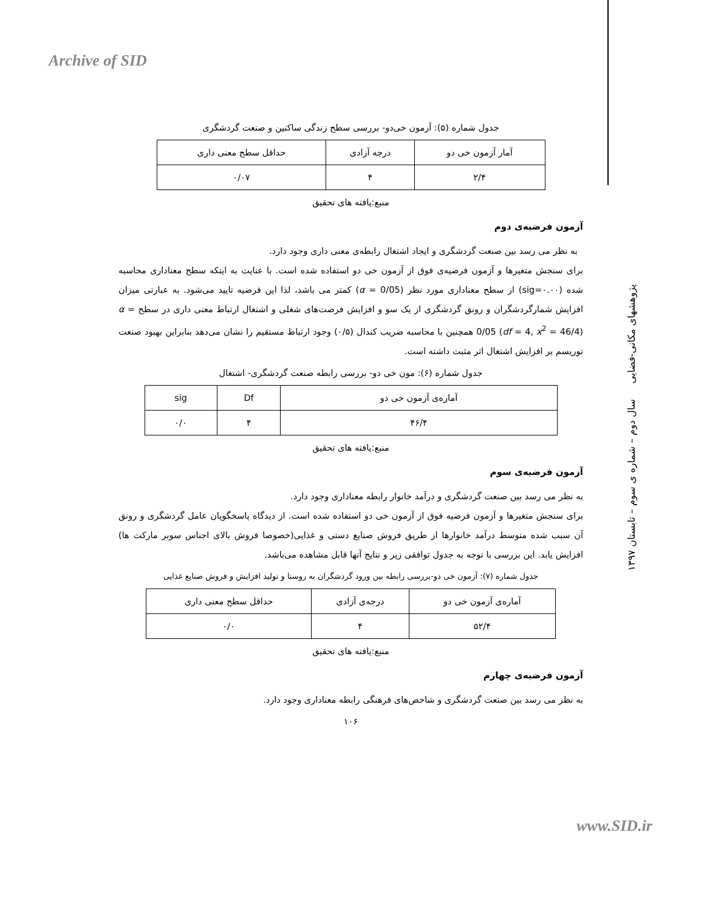Archive of SID
پژوهشهای مکانی-فضایی سال دوم – شماره ی سوم – تابستان ۱۳۹۷
جدول شماره (۵): آزمون خی‌دو- بررسی سطح زندگی ساکنین و صنعت گردشگری
| آمار آزمون خی دو | درجه آزادی | حداقل سطح معنی داری |
| --- | --- | --- |
| ۲/۴ | ۴ | ۰/۰۷ |
منبع:یافته های تحقیق
آزمون فرضیه‌ی دوم
به نظر می رسد بین صنعت گردشگری و ایجاد اشتغال رابطه‌ی معنی داری وجود دارد.
برای سنجش متغیرها و آزمون فرضیه‌ی فوق از آزمون خی دو استفاده شده است. با عنایت به اینکه سطح معناداری محاسبه شده (sig=۰.۰۰) از سطح معناداری مورد نظر (α = 0/05) کمتر می باشد، لذا این فرضیه تایید می‌شود. به عبارتی میزان افزایش شمارگردشگران و رونق گردشگری از یک سو و افزایش فرصت‌های شغلی و اشتغال ارتباط معنی داری در سطح α = 0/05 (df = 4, x<sup>2</sup> = 46/4) همچنین با محاسبه ضریب کندال (۰/۵) وجود ارتباط مستقیم را نشان می‌دهد بنابراین بهبود صنعت توریسم بر افزایش اشتغال اثر مثبت داشته است.
جدول شماره (۶): مون خی دو- بررسی رابطه صنعت گردشگری- اشتغال
| آماره‌ی آزمون خی دو | Df | sig |
| --- | --- | --- |
| ۴۶/۴ | ۴ | ۰/۰ |
منبع:یافته های تحقیق
آزمون فرضیه‌ی سوم
به نظر می رسد بین صنعت گردشگری و درآمد خانوار رابطه معناداری وجود دارد.
برای سنجش متغیرها و آزمون فرضیه فوق از آزمون خی دو استفاده شده است. از دیدگاه پاسخگویان عامل گردشگری و رونق آن سبب شده متوسط درآمد خانوارها از طریق فروش صنایع دستی و غذایی(خصوصا فروش بالای اجناس سوبر مارکت ها) افزایش یابد. این بررسی با توجه به جدول توافقی زیر و نتایج آنها قابل مشاهده می‌باشد.
جدول شماره (۷): آزمون خی دو-بررسی رابطه بین ورود گردشگران به روستا و تولید افزایش و فروش صنایع غذایی
| آماره‌ی آزمون خی دو | درجه‌ی آزادی | حداقل سطح معنی داری |
| --- | --- | --- |
| ۵۲/۴ | ۴ | ۰/۰ |
منبع:یافته های تحقیق
آزمون فرضیه‌ی چهارم
به نظر می رسد بین صنعت گردشگری و شاخص‌های فرهنگی رابطه معناداری وجود دارد.
۱۰۶
www.SID.ir